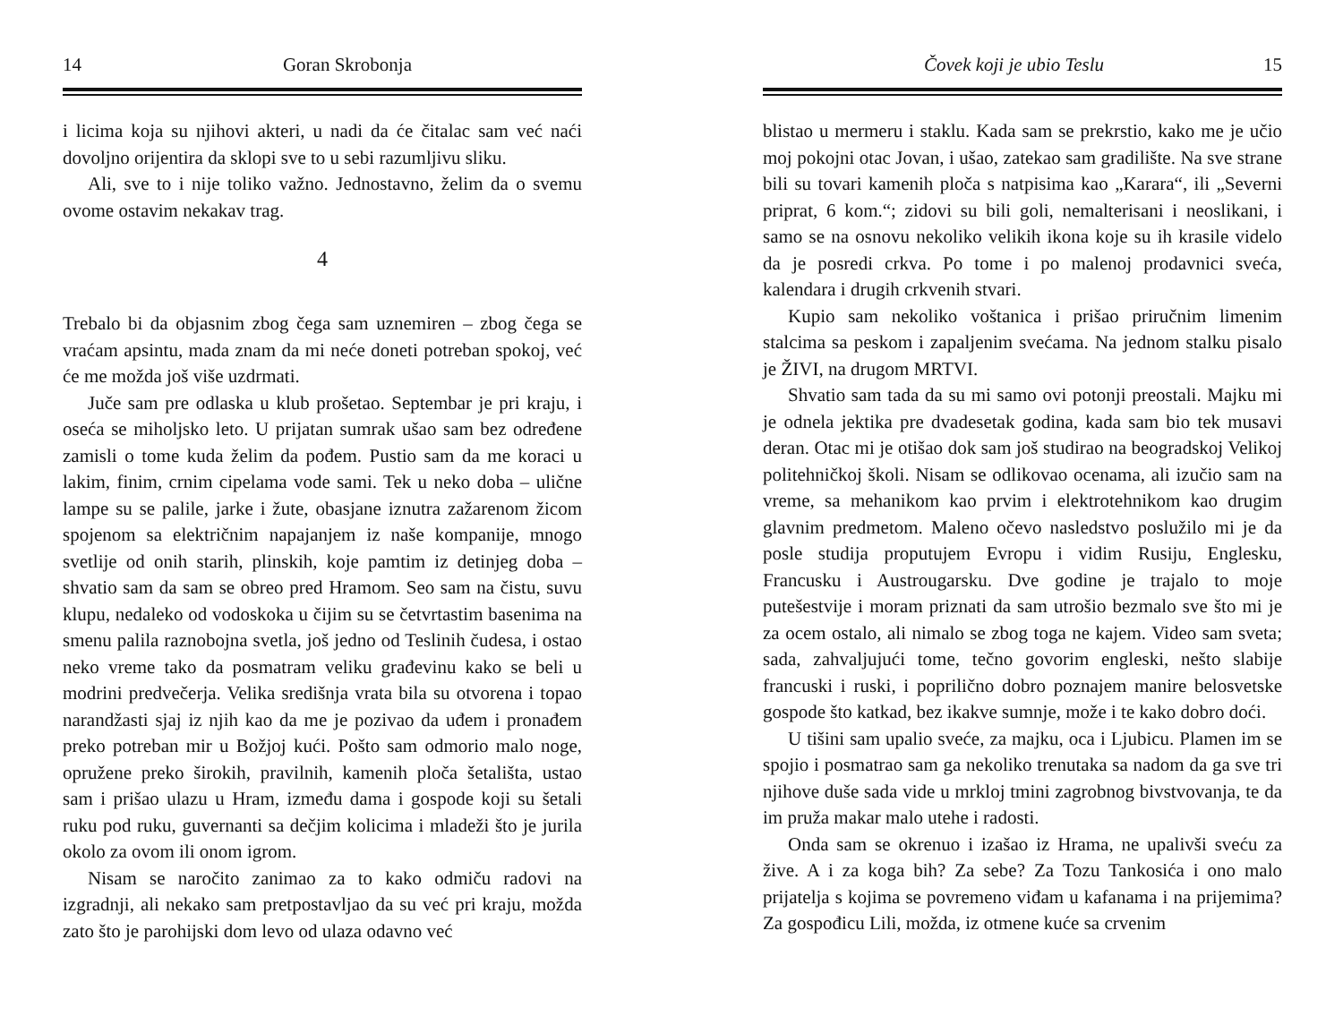14 Goran Skrobonja
i licima koja su njihovi akteri, u nadi da će čitalac sam već naći dovoljno orijentira da sklopi sve to u sebi razumljivu sliku.
Ali, sve to i nije toliko važno. Jednostavno, želim da o svemu ovome ostavim nekakav trag.
4
Trebalo bi da objasnim zbog čega sam uznemiren – zbog čega se vraćam apsintu, mada znam da mi neće doneti potreban spokoj, već će me možda još više uzdrmati.
Juče sam pre odlaska u klub prošetao. Septembar je pri kraju, i oseća se miholjsko leto. U prijatan sumrak ušao sam bez određene zamisli o tome kuda želim da pođem. Pustio sam da me koraci u lakim, finim, crnim cipelama vode sami. Tek u neko doba – ulične lampe su se palile, jarke i žute, obasjane iznutra zažarenom žicom spojenom sa električnim napajanjem iz naše kompanije, mnogo svetlije od onih starih, plinskih, koje pamtim iz detinjeg doba – shvatio sam da sam se obreo pred Hramom. Seo sam na čistu, suvu klupu, nedaleko od vodoskoka u čijim su se četvrtastim basenima na smenu palila raznobojna svetla, još jedno od Teslinih čudesa, i ostao neko vreme tako da posmatram veliku građevinu kako se beli u modrini predvečerja. Velika središnja vrata bila su otvorena i topao narandžasti sjaj iz njih kao da me je pozivao da uđem i pronađem preko potreban mir u Božjoj kući. Pošto sam odmorio malo noge, opružene preko širokih, pravilnih, kamenih ploča šetališta, ustao sam i prišao ulazu u Hram, između dama i gospode koji su šetali ruku pod ruku, guvernanti sa dečjim kolicima i mladeži što je jurila okolo za ovom ili onom igrom.
Nisam se naročito zanimao za to kako odmiču radovi na izgradnji, ali nekako sam pretpostavljao da su već pri kraju, možda zato što je parohijski dom levo od ulaza odavno već
Čovek koji je ubio Teslu 15
blistao u mermeru i staklu. Kada sam se prekrstio, kako me je učio moj pokojni otac Jovan, i ušao, zatekao sam gradilište. Na sve strane bili su tovari kamenih ploča s natpisima kao „Karara“, ili „Severni priprat, 6 kom.“; zidovi su bili goli, nemalterisani i neoslikani, i samo se na osnovu nekoliko velikih ikona koje su ih krasile videlo da je posredi crkva. Po tome i po malenoj prodavnici sveća, kalendara i drugih crkvenih stvari.
Kupio sam nekoliko voštanica i prišao priručnim limenim stalcima sa peskom i zapaljenim svećama. Na jednom stalku pisalo je ŽIVI, na drugom MRTVI.
Shvatio sam tada da su mi samo ovi potonji preostali. Majku mi je odnela jektika pre dvadesetak godina, kada sam bio tek musavi deran. Otac mi je otišao dok sam još studirao na beogradskoj Velikoj politehničkoj školi. Nisam se odlikovao ocenama, ali izučio sam na vreme, sa mehanikom kao prvim i elektrotehnikom kao drugim glavnim predmetom. Maleno očevo nasledstvo poslužilo mi je da posle studija proputujem Evropu i vidim Rusiju, Englesku, Francusku i Austrougarsku. Dve godine je trajalo to moje putešestvije i moram priznati da sam utrošio bezmalo sve što mi je za ocem ostalo, ali nimalo se zbog toga ne kajem. Video sam sveta; sada, zahvaljujući tome, tečno govorim engleski, nešto slabije francuski i ruski, i poprilično dobro poznajem manire belosvetske gospode što katkad, bez ikakve sumnje, može i te kako dobro doći.
U tišini sam upalio sveće, za majku, oca i Ljubicu. Plamen im se spojio i posmatrao sam ga nekoliko trenutaka sa nadom da ga sve tri njihove duše sada vide u mrkloj tmini zagrobnog bivstvovanja, te da im pruža makar malo utehe i radosti.
Onda sam se okrenuo i izašao iz Hrama, ne upalivši sveću za žive. A i za koga bih? Za sebe? Za Tozu Tankosića i ono malo prijatelja s kojima se povremeno viđam u kafanama i na prijemima? Za gospođicu Lili, možda, iz otmene kuće sa crvenim